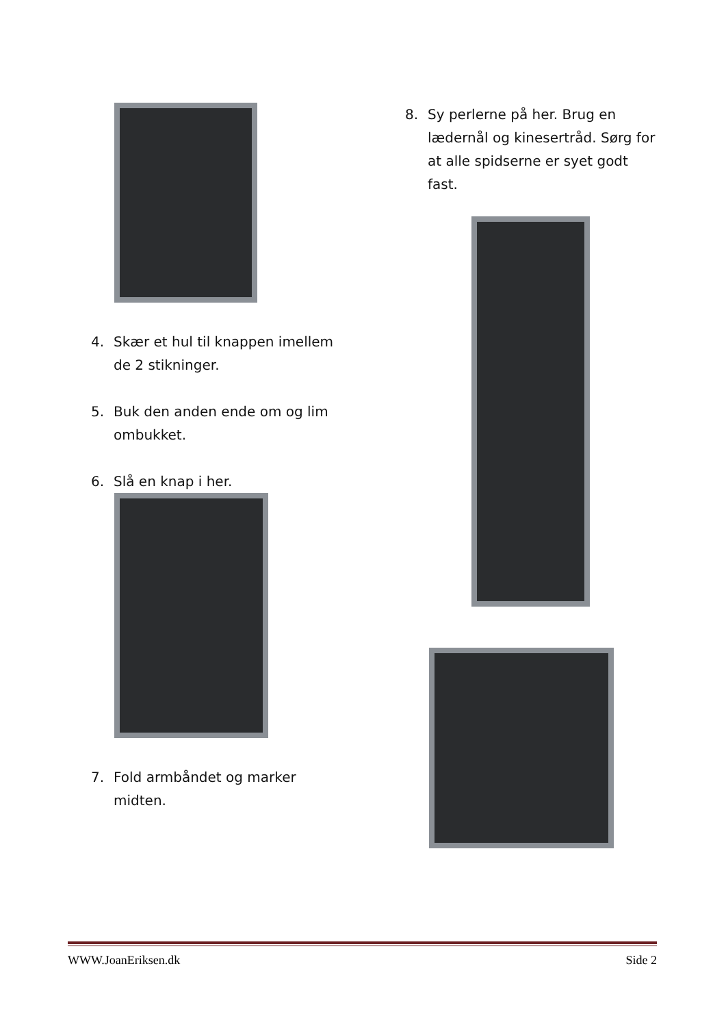4. Skær et hul til knappen imellem de 2 stikninger.
5. Buk den anden ende om og lim ombukket.
6. Slå en knap i her.
7. Fold armbåndet og marker midten.
8. Sy perlerne på her. Brug en lædernål og kinesertråd. Sørg for at alle spidserne er syet godt fast.
WWW.JoanEriksen.dk Side 2